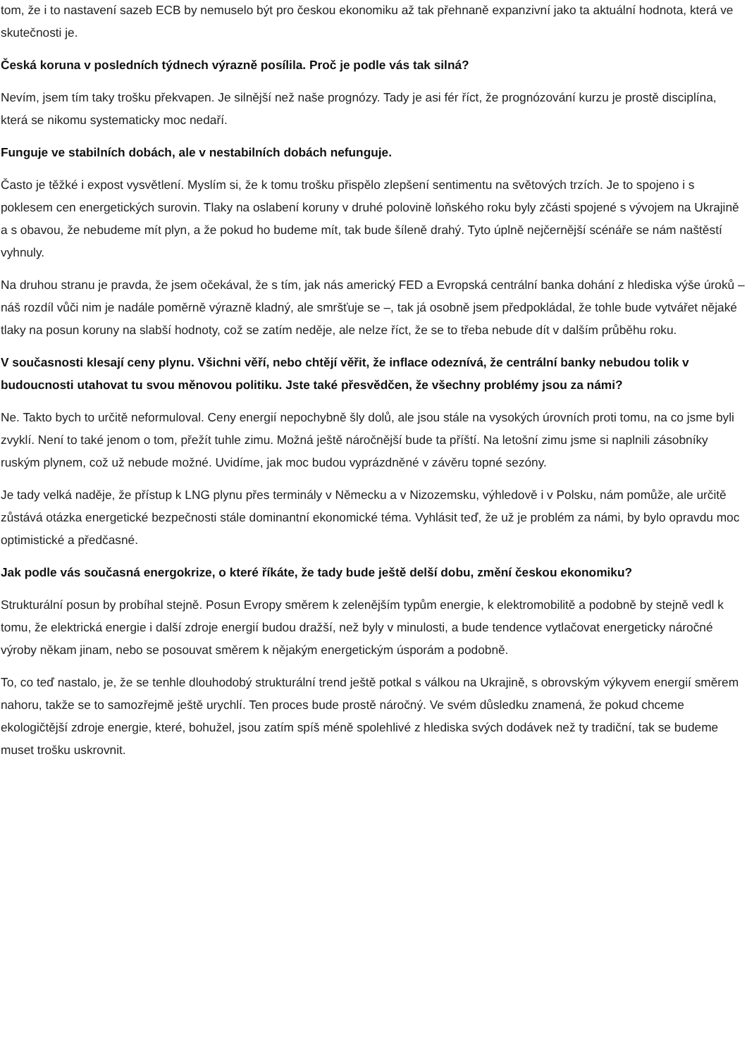tom, že i to nastavení sazeb ECB by nemuselo být pro českou ekonomiku až tak přehnaně expanzivní jako ta aktuální hodnota, která ve skutečnosti je.
Česká koruna v posledních týdnech výrazně posílila. Proč je podle vás tak silná?
Nevím, jsem tím taky trošku překvapen. Je silnější než naše prognózy. Tady je asi fér říct, že prognózování kurzu je prostě disciplína, která se nikomu systematicky moc nedaří.
Funguje ve stabilních dobách, ale v nestabilních dobách nefunguje.
Často je těžké i expost vysvětlení. Myslím si, že k tomu trošku přispělo zlepšení sentimentu na světových trzích. Je to spojeno i s poklesem cen energetických surovin. Tlaky na oslabení koruny v druhé polovině loňského roku byly zčásti spojené s vývojem na Ukrajině a s obavou, že nebudeme mít plyn, a že pokud ho budeme mít, tak bude šíleně drahý. Tyto úplně nejčernější scénáře se nám naštěstí vyhnuly.
Na druhou stranu je pravda, že jsem očekával, že s tím, jak nás americký FED a Evropská centrální banka dohání z hlediska výše úroků – náš rozdíl vůči nim je nadále poměrně výrazně kladný, ale smršťuje se –, tak já osobně jsem předpokládal, že tohle bude vytvářet nějaké tlaky na posun koruny na slabší hodnoty, což se zatím neděje, ale nelze říct, že se to třeba nebude dít v dalším průběhu roku.
V současnosti klesají ceny plynu. Všichni věří, nebo chtějí věřit, že inflace odeznívá, že centrální banky nebudou tolik v budoucnosti utahovat tu svou měnovou politiku. Jste také přesvědčen, že všechny problémy jsou za námi?
Ne. Takto bych to určitě neformuloval. Ceny energií nepochybně šly dolů, ale jsou stále na vysokých úrovních proti tomu, na co jsme byli zvyklí. Není to také jenom o tom, přežít tuhle zimu. Možná ještě náročnější bude ta příští. Na letošní zimu jsme si naplnili zásobníky ruským plynem, což už nebude možné. Uvidíme, jak moc budou vyprázdněné v závěru topné sezóny.
Je tady velká naděje, že přístup k LNG plynu přes terminály v Německu a v Nizozemsku, výhledově i v Polsku, nám pomůže, ale určitě zůstává otázka energetické bezpečnosti stále dominantní ekonomické téma. Vyhlásit teď, že už je problém za námi, by bylo opravdu moc optimistické a předčasné.
Jak podle vás současná energokrize, o které říkáte, že tady bude ještě delší dobu, změní českou ekonomiku?
Strukturální posun by probíhal stejně. Posun Evropy směrem k zelenějším typům energie, k elektromobilitě a podobně by stejně vedl k tomu, že elektrická energie i další zdroje energií budou dražší, než byly v minulosti, a bude tendence vytlačovat energeticky náročné výroby někam jinam, nebo se posouvat směrem k nějakým energetickým úsporám a podobně.
To, co teď nastalo, je, že se tenhle dlouhodobý strukturální trend ještě potkal s válkou na Ukrajině, s obrovským výkyvem energií směrem nahoru, takže se to samozřejmě ještě urychlí. Ten proces bude prostě náročný. Ve svém důsledku znamená, že pokud chceme ekologičtější zdroje energie, které, bohužel, jsou zatím spíš méně spolehlivé z hlediska svých dodávek než ty tradiční, tak se budeme muset trošku uskrovnit.